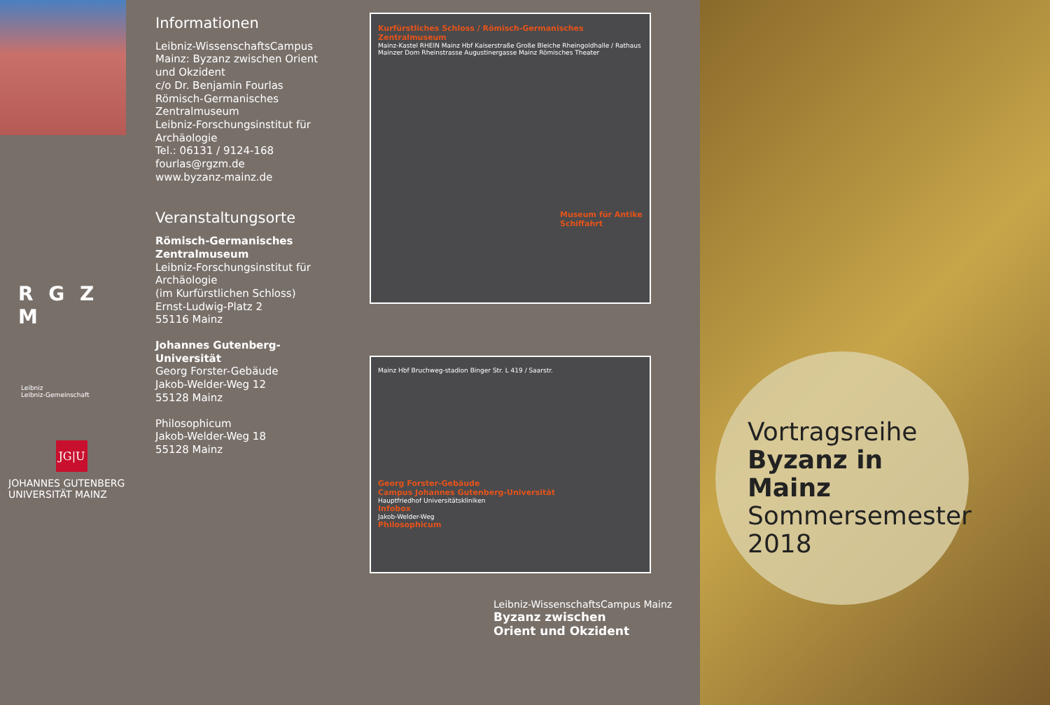R G Z M
Leibniz
Leibniz-Gemeinschaft
JG|U
JOHANNES GUTENBERG
UNIVERSITÄT MAINZ
Informationen
Leibniz-WissenschaftsCampus Mainz: Byzanz zwischen Orient und Okzident
c/o Dr. Benjamin Fourlas
Römisch-Germanisches Zentralmuseum
Leibniz-Forschungsinstitut für Archäologie
Tel.: 06131 / 9124-168
fourlas@rgzm.de
www.byzanz-mainz.de
Veranstaltungsorte
Römisch-Germanisches Zentralmuseum
Leibniz-Forschungsinstitut für Archäologie
(im Kurfürstlichen Schloss)
Ernst-Ludwig-Platz 2
55116 Mainz
Johannes Gutenberg-Universität
Georg Forster-Gebäude
Jakob-Welder-Weg 12
55128 Mainz
Philosophicum
Jakob-Welder-Weg 18
55128 Mainz
Kurfürstliches Schloss / Römisch-Germanisches Zentralmuseum
Mainz-Kastel RHEIN Mainz Hbf Kaiserstraße Große Bleiche Rheingoldhalle / Rathaus Mainzer Dom Rheinstrasse Augustinergasse Mainz Römisches Theater
Museum für Antike Schiffahrt
Mainz Hbf Bruchweg-stadion Binger Str. L 419 / Saarstr.
Georg Forster-Gebäude
Campus Johannes Gutenberg-Universität
Hauptfriedhof Universitätskliniken
Infobox
Jakob-Welder-Weg
Philosophicum
Leibniz-WissenschaftsCampus Mainz
Byzanz zwischen
Orient und Okzident
Vortragsreihe
Byzanz in Mainz
Sommersemester
2018